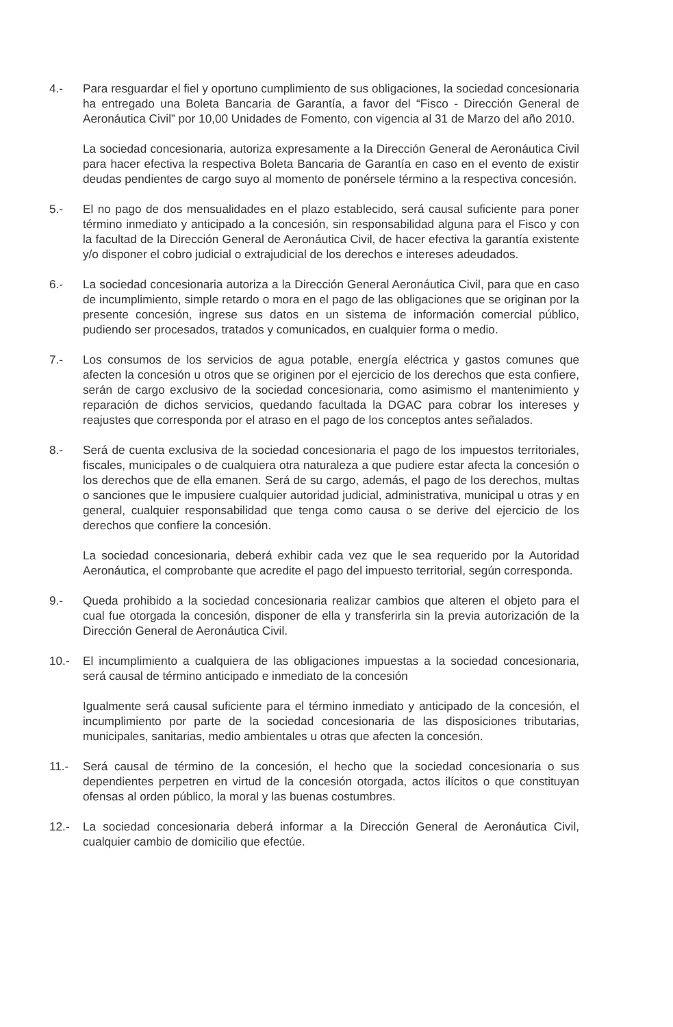4.- Para resguardar el fiel y oportuno cumplimiento de sus obligaciones, la sociedad concesionaria ha entregado una Boleta Bancaria de Garantía, a favor del “Fisco - Dirección General de Aeronáutica Civil” por 10,00 Unidades de Fomento, con vigencia al 31 de Marzo del año 2010.
La sociedad concesionaria, autoriza expresamente a la Dirección General de Aeronáutica Civil para hacer efectiva la respectiva Boleta Bancaria de Garantía en caso en el evento de existir deudas pendientes de cargo suyo al momento de ponérsele término a la respectiva concesión.
5.- El no pago de dos mensualidades en el plazo establecido, será causal suficiente para poner término inmediato y anticipado a la concesión, sin responsabilidad alguna para el Fisco y con la facultad de la Dirección General de Aeronáutica Civil, de hacer efectiva la garantía existente y/o disponer el cobro judicial o extrajudicial de los derechos e intereses adeudados.
6.- La sociedad concesionaria autoriza a la Dirección General Aeronáutica Civil, para que en caso de incumplimiento, simple retardo o mora en el pago de las obligaciones que se originan por la presente concesión, ingrese sus datos en un sistema de información comercial público, pudiendo ser procesados, tratados y comunicados, en cualquier forma o medio.
7.- Los consumos de los servicios de agua potable, energía eléctrica y gastos comunes que afecten la concesión u otros que se originen por el ejercicio de los derechos que esta confiere, serán de cargo exclusivo de la sociedad concesionaria, como asimismo el mantenimiento y reparación de dichos servicios, quedando facultada la DGAC para cobrar los intereses y reajustes que corresponda por el atraso en el pago de los conceptos antes señalados.
8.- Será de cuenta exclusiva de la sociedad concesionaria el pago de los impuestos territoriales, fiscales, municipales o de cualquiera otra naturaleza a que pudiere estar afecta la concesión o los derechos que de ella emanen. Será de su cargo, además, el pago de los derechos, multas o sanciones que le impusiere cualquier autoridad judicial, administrativa, municipal u otras y en general, cualquier responsabilidad que tenga como causa o se derive del ejercicio de los derechos que confiere la concesión.
La sociedad concesionaria, deberá exhibir cada vez que le sea requerido por la Autoridad Aeronáutica, el comprobante que acredite el pago del impuesto territorial, según corresponda.
9.- Queda prohibido a la sociedad concesionaria realizar cambios que alteren el objeto para el cual fue otorgada la concesión, disponer de ella y transferirla sin la previa autorización de la Dirección General de Aeronáutica Civil.
10.- El incumplimiento a cualquiera de las obligaciones impuestas a la sociedad concesionaria, será causal de término anticipado e inmediato de la concesión
Igualmente será causal suficiente para el término inmediato y anticipado de la concesión, el incumplimiento por parte de la sociedad concesionaria de las disposiciones tributarias, municipales, sanitarias, medio ambientales u otras que afecten la concesión.
11.- Será causal de término de la concesión, el hecho que la sociedad concesionaria o sus dependientes perpetren en virtud de la concesión otorgada, actos ilícitos o que constituyan ofensas al orden público, la moral y las buenas costumbres.
12.- La sociedad concesionaria deberá informar a la Dirección General de Aeronáutica Civil, cualquier cambio de domicilio que efectúe.